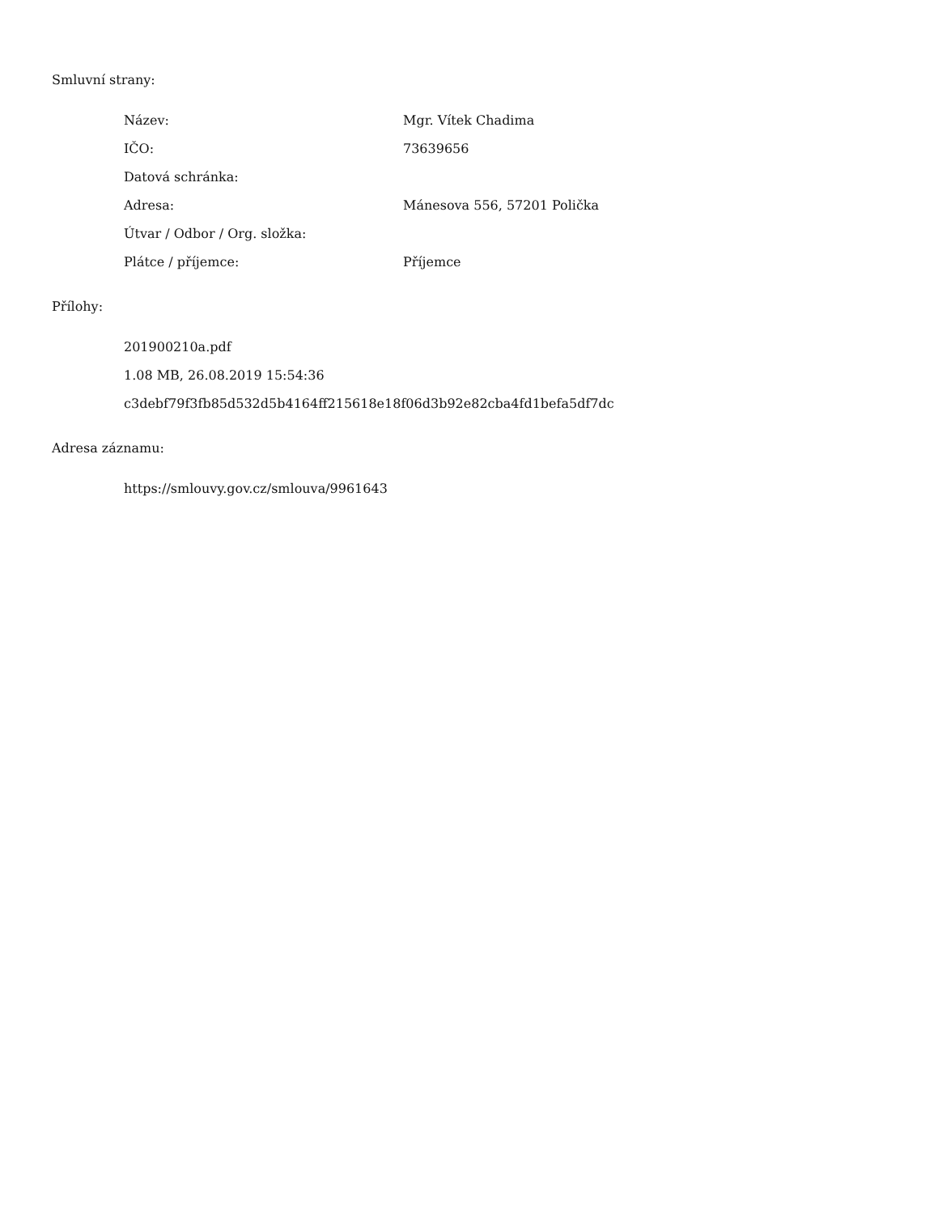Smluvní strany:
| Název: | Mgr. Vítek Chadima |
| IČO: | 73639656 |
| Datová schránka: | |
| Adresa: | Mánesova 556, 57201 Polička |
| Útvar / Odbor / Org. složka: | |
| Plátce / příjemce: | Příjemce |
Přílohy:
201900210a.pdf
1.08 MB, 26.08.2019 15:54:36
c3debf79f3fb85d532d5b4164ff215618e18f06d3b92e82cba4fd1befa5df7dc
Adresa záznamu:
https://smlouvy.gov.cz/smlouva/9961643